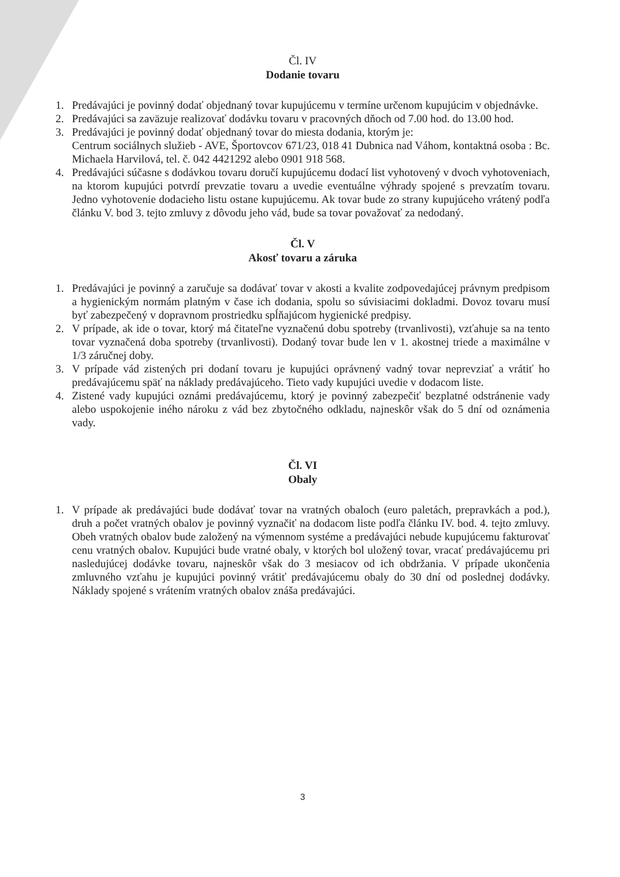Čl. IV
Dodanie tovaru
1. Predávajúci je povinný dodať objednaný tovar kupujúcemu v termíne určenom kupujúcim v objednávke.
2. Predávajúci sa zaväzuje realizovať dodávku tovaru v pracovných dňoch od 7.00 hod. do 13.00 hod.
3. Predávajúci je povinný dodať objednaný tovar do miesta dodania, ktorým je:
Centrum sociálnych služieb - AVE, Športovcov 671/23, 018 41 Dubnica nad Váhom, kontaktná osoba : Bc. Michaela Harvilová, tel. č. 042 4421292 alebo 0901 918 568.
4. Predávajúci súčasne s dodávkou tovaru doručí kupujúcemu dodací list vyhotovený v dvoch vyhotoveniach, na ktorom kupujúci potvrdí prevzatie tovaru a uvedie eventuálne výhrady spojené s prevzatím tovaru. Jedno vyhotovenie dodacieho listu ostane kupujúcemu. Ak tovar bude zo strany kupujúceho vrátený podľa článku V. bod 3. tejto zmluvy z dôvodu jeho vád, bude sa tovar považovať za nedodaný.
Čl. V
Akosť tovaru a záruka
1. Predávajúci je povinný a zaručuje sa dodávať tovar v akosti a kvalite zodpovedajúcej právnym predpisom a hygienickým normám platným v čase ich dodania, spolu so súvisiacimi dokladmi. Dovoz tovaru musí byť zabezpečený v dopravnom prostriedku spĺňajúcom hygienické predpisy.
2. V prípade, ak ide o tovar, ktorý má čitateľne vyznačenú dobu spotreby (trvanlivosti), vzťahuje sa na tento tovar vyznačená doba spotreby (trvanlivosti). Dodaný tovar bude len v 1. akostnej triede a maximálne v 1/3 záručnej doby.
3. V prípade vád zistených pri dodaní tovaru je kupujúci oprávnený vadný tovar neprevziať a vrátiť ho predávajúcemu späť na náklady predávajúceho. Tieto vady kupujúci uvedie v dodacom liste.
4. Zistené vady kupujúci oznámi predávajúcemu, ktorý je povinný zabezpečiť bezplatné odstránenie vady alebo uspokojenie iného nároku z vád bez zbytočného odkladu, najneskôr však do 5 dní od oznámenia vady.
Čl. VI
Obaly
1. V prípade ak predávajúci bude dodávať tovar na vratných obaloch (euro paletách, prepravkách a pod.), druh a počet vratných obalov je povinný vyznačiť na dodacom liste podľa článku IV. bod. 4. tejto zmluvy. Obeh vratných obalov bude založený na výmennom systéme a predávajúci nebude kupujúcemu fakturovať cenu vratných obalov. Kupujúci bude vratné obaly, v ktorých bol uložený tovar, vracať predávajúcemu pri nasledujúcej dodávke tovaru, najneskôr však do 3 mesiacov od ich obdržania. V prípade ukončenia zmluvného vzťahu je kupujúci povinný vrátiť predávajúcemu obaly do 30 dní od poslednej dodávky. Náklady spojené s vrátením vratných obalov znáša predávajúci.
3